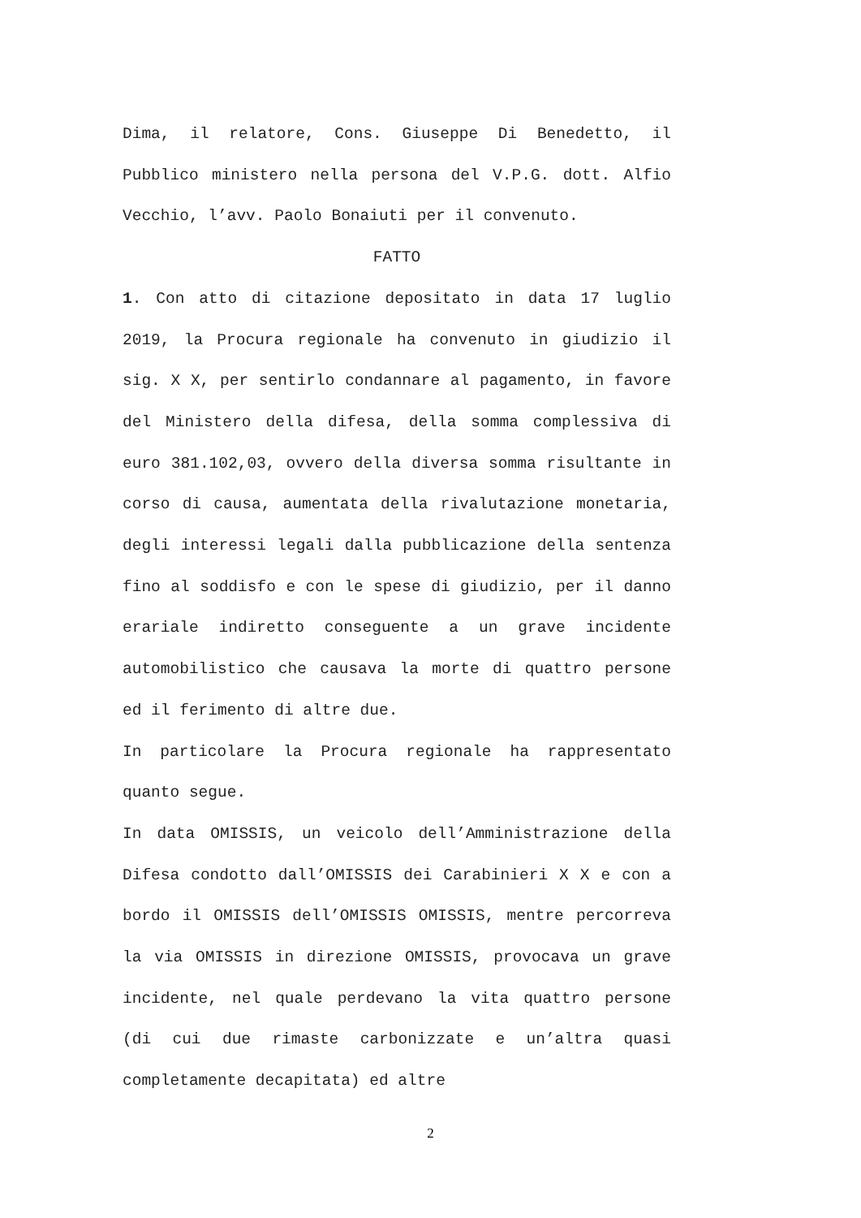Dima, il relatore, Cons. Giuseppe Di Benedetto, il Pubblico ministero nella persona del V.P.G. dott. Alfio Vecchio, l’avv. Paolo Bonaiuti per il convenuto.
FATTO
1. Con atto di citazione depositato in data 17 luglio 2019, la Procura regionale ha convenuto in giudizio il sig. X X, per sentirlo condannare al pagamento, in favore del Ministero della difesa, della somma complessiva di euro 381.102,03, ovvero della diversa somma risultante in corso di causa, aumentata della rivalutazione monetaria, degli interessi legali dalla pubblicazione della sentenza fino al soddisfo e con le spese di giudizio, per il danno erariale indiretto conseguente a un grave incidente automobilistico che causava la morte di quattro persone ed il ferimento di altre due.
In particolare la Procura regionale ha rappresentato quanto segue.
In data OMISSIS, un veicolo dell’Amministrazione della Difesa condotto dall’OMISSIS dei Carabinieri X X e con a bordo il OMISSIS dell’OMISSIS OMISSIS, mentre percorreva la via OMISSIS in direzione OMISSIS, provocava un grave incidente, nel quale perdevano la vita quattro persone (di cui due rimaste carbonizzate e un’altra quasi completamente decapitata) ed altre
2